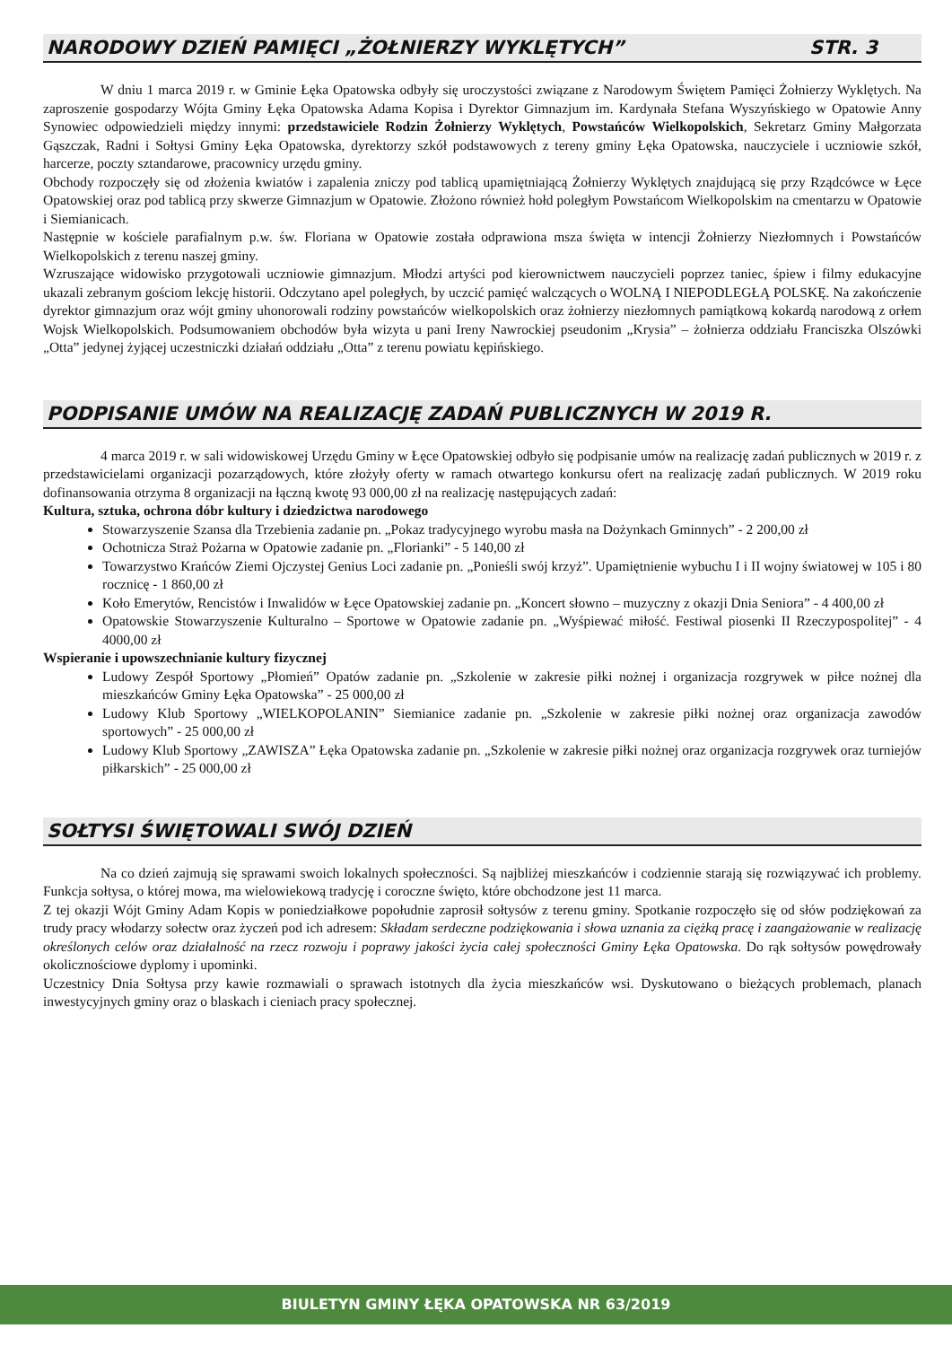NARODOWY DZIEŃ PAMIĘCI „ŻOŁNIERZY WYKLĘTYCH” STR. 3
W dniu 1 marca 2019 r. w Gminie Łęka Opatowska odbyły się uroczystości związane z Narodowym Świętem Pamięci Żołnierzy Wyklętych. Na zaproszenie gospodarzy Wójta Gminy Łęka Opatowska Adama Kopisa i Dyrektor Gimnazjum im. Kardynała Stefana Wyszyńskiego w Opatowie Anny Synowiec odpowiedzieli między innymi: przedstawiciele Rodzin Żołnierzy Wyklętych, Powstańców Wielkopolskich, Sekretarz Gminy Małgorzata Gąszczak, Radni i Sołtysi Gminy Łęka Opatowska, dyrektorzy szkół podstawowych z tereny gminy Łęka Opatowska, nauczyciele i uczniowie szkół, harcerze, poczty sztandarowe, pracownicy urzędu gminy.
Obchody rozpoczęły się od złożenia kwiatów i zapalenia zniczy pod tablicą upamiętniającą Żołnierzy Wyklętych znajdującą się przy Rządcówce w Łęce Opatowskiej oraz pod tablicą przy skwerze Gimnazjum w Opatowie. Złożono również hołd poległym Powstańcom Wielkopolskim na cmentarzu w Opatowie i Siemianicach.
Następnie w kościele parafialnym p.w. św. Floriana w Opatowie została odprawiona msza święta w intencji Żołnierzy Niezłomnych i Powstańców Wielkopolskich z terenu naszej gminy.
Wzruszające widowisko przygotowali uczniowie gimnazjum. Młodzi artyści pod kierownictwem nauczycieli poprzez taniec, śpiew i filmy edukacyjne ukazali zebranym gościom lekcję historii. Odczytano apel poległych, by uczcić pamięć walczących o WOLNĄ I NIEPODLEGŁĄ POLSKĘ. Na zakończenie dyrektor gimnazjum oraz wójt gminy uhonorowali rodziny powstańców wielkopolskich oraz żołnierzy niezłomnych pamiątkową kokardą narodową z orłem Wojsk Wielkopolskich. Podsumowaniem obchodów była wizyta u pani Ireny Nawrockiej pseudonim „Krysia” – żołnierza oddziału Franciszka Olszówki „Otta” jedynej żyjącej uczestniczki działań oddziału „Otta” z terenu powiatu kępińskiego.
PODPISANIE UMÓW NA REALIZACJĘ ZADAŃ PUBLICZNYCH W 2019 R.
4 marca 2019 r. w sali widowiskowej Urzędu Gminy w Łęce Opatowskiej odbyło się podpisanie umów na realizację zadań publicznych w 2019 r. z przedstawicielami organizacji pozarządowych, które złożyły oferty w ramach otwartego konkursu ofert na realizację zadań publicznych. W 2019 roku dofinansowania otrzyma 8 organizacji na łączną kwotę 93 000,00 zł na realizację następujących zadań:
Kultura, sztuka, ochrona dóbr kultury i dziedzictwa narodowego
Stowarzyszenie Szansa dla Trzebienia zadanie pn. „Pokaz tradycyjnego wyrobu masła na Dożynkach Gminnych” - 2 200,00 zł
Ochotnicza Straż Pożarna w Opatowie zadanie pn. „Florianki” - 5 140,00 zł
Towarzystwo Krańców Ziemi Ojczystej Genius Loci zadanie pn. „Ponieśli swój krzyż”. Upamiętnienie wybuchu I i II wojny światowej w 105 i 80 rocznicę - 1 860,00 zł
Koło Emerytów, Rencistów i Inwalidów w Łęce Opatowskiej zadanie pn. „Koncert słowno – muzyczny z okazji Dnia Seniora” - 4 400,00 zł
Opatowskie Stowarzyszenie Kulturalno – Sportowe w Opatowie zadanie pn. „Wyśpiewać miłość. Festiwal piosenki II Rzeczypospolitej” - 4 4000,00 zł
Wspieranie i upowszechnianie kultury fizycznej
Ludowy Zespół Sportowy „Płomień” Opatów zadanie pn. „Szkolenie w zakresie piłki nożnej i organizacja rozgrywek w piłce nożnej dla mieszkańców Gminy Łęka Opatowska” - 25 000,00 zł
Ludowy Klub Sportowy „WIELKOPOLANIN” Siemianice zadanie pn. „Szkolenie w zakresie piłki nożnej oraz organizacja zawodów sportowych” - 25 000,00 zł
Ludowy Klub Sportowy „ZAWISZA” Łęka Opatowska zadanie pn. „Szkolenie w zakresie piłki nożnej oraz organizacja rozgrywek oraz turniejów piłkarskich” - 25 000,00 zł
SOŁTYSI ŚWIĘTOWALI SWÓJ DZIEŃ
Na co dzień zajmują się sprawami swoich lokalnych społeczności. Są najbliżej mieszkańców i codziennie starają się rozwiązywać ich problemy. Funkcja sołtysa, o której mowa, ma wielowiekową tradycję i coroczne święto, które obchodzone jest 11 marca.
Z tej okazji Wójt Gminy Adam Kopis w poniedziałkowe popołudnie zaprosił sołtysów z terenu gminy. Spotkanie rozpoczęło się od słów podziękowań za trudy pracy włodarzy sołectw oraz życzeń pod ich adresem: Składam serdeczne podziękowania i słowa uznania za ciężką pracę i zaangażowanie w realizację określonych celów oraz działalność na rzecz rozwoju i poprawy jakości życia całej społeczności Gminy Łęka Opatowska. Do rąk sołtysów powędrowały okolicznościowe dyplomy i upominki.
Uczestnicy Dnia Sołtysa przy kawie rozmawiali o sprawach istotnych dla życia mieszkańców wsi. Dyskutowano o bieżących problemach, planach inwestycyjnych gminy oraz o blaskach i cieniach pracy społecznej.
BIULETYN GMINY ŁĘKA OPATOWSKA NR 63/2019